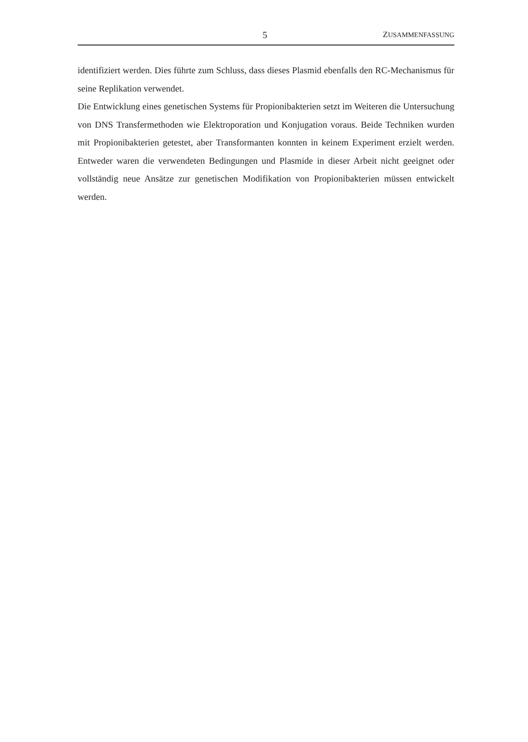5 ZUSAMMENFASSUNG
identifiziert werden. Dies führte zum Schluss, dass dieses Plasmid ebenfalls den RC-Mechanismus für seine Replikation verwendet.
Die Entwicklung eines genetischen Systems für Propionibakterien setzt im Weiteren die Untersuchung von DNS Transfermethoden wie Elektroporation und Konjugation voraus. Beide Techniken wurden mit Propionibakterien getestet, aber Transformanten konnten in keinem Experiment erzielt werden. Entweder waren die verwendeten Bedingungen und Plasmide in dieser Arbeit nicht geeignet oder vollständig neue Ansätze zur genetischen Modifikation von Propionibakterien müssen entwickelt werden.